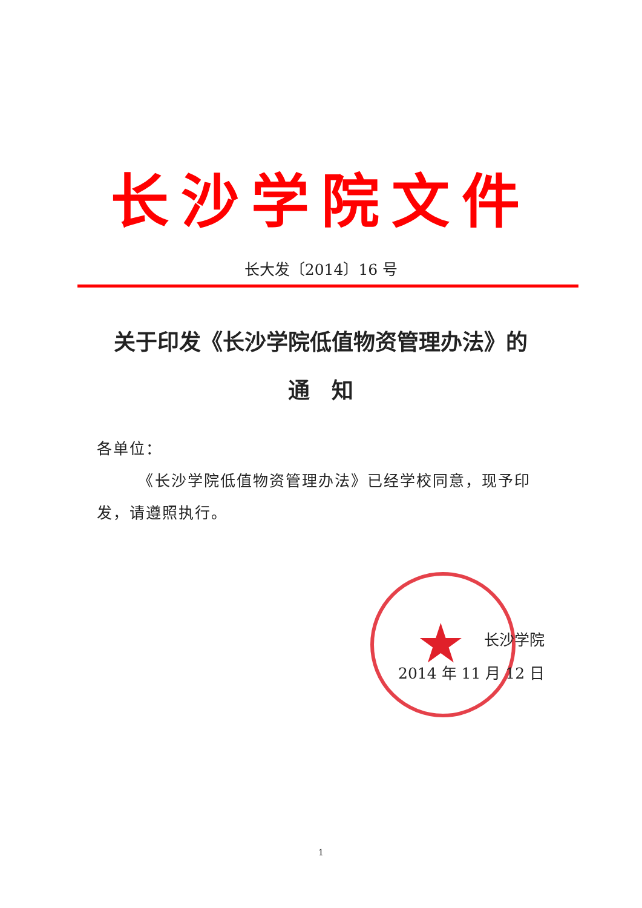长沙学院文件
长大发〔2014〕16 号
关于印发《长沙学院低值物资管理办法》的
通　知
各单位：
　　　《长沙学院低值物资管理办法》已经学校同意，现予印发，请遵照执行。
★
长沙学院
2014 年 11 月 12 日
1